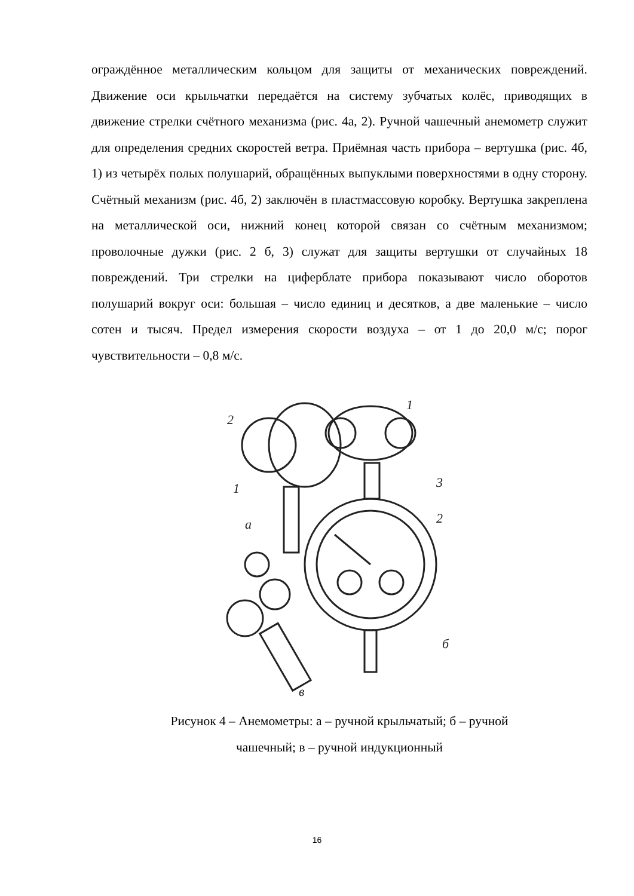ограждённое металлическим кольцом для защиты от механических повреждений. Движение оси крыльчатки передаётся на систему зубчатых колёс, приводящих в движение стрелки счётного механизма (рис. 4а, 2). Ручной чашечный анемометр служит для определения средних скоростей ветра. Приёмная часть прибора – вертушка (рис. 4б, 1) из четырёх полых полушарий, обращённых выпуклыми поверхностями в одну сторону. Счётный механизм (рис. 4б, 2) заключён в пластмассовую коробку. Вертушка закреплена на металлической оси, нижний конец которой связан со счётным механизмом; проволочные дужки (рис. 2 б, 3) служат для защиты вертушки от случайных 18 повреждений. Три стрелки на циферблате прибора показывают число оборотов полушарий вокруг оси: большая – число единиц и десятков, а две маленькие – число сотен и тысяч. Предел измерения скорости воздуха – от 1 до 20,0 м/с; порог чувствительности – 0,8 м/с.
2
1
а
1
3
2
б
в
Рисунок 4 – Анемометры: а – ручной крыльчатый; б – ручной
чашечный; в – ручной индукционный
16